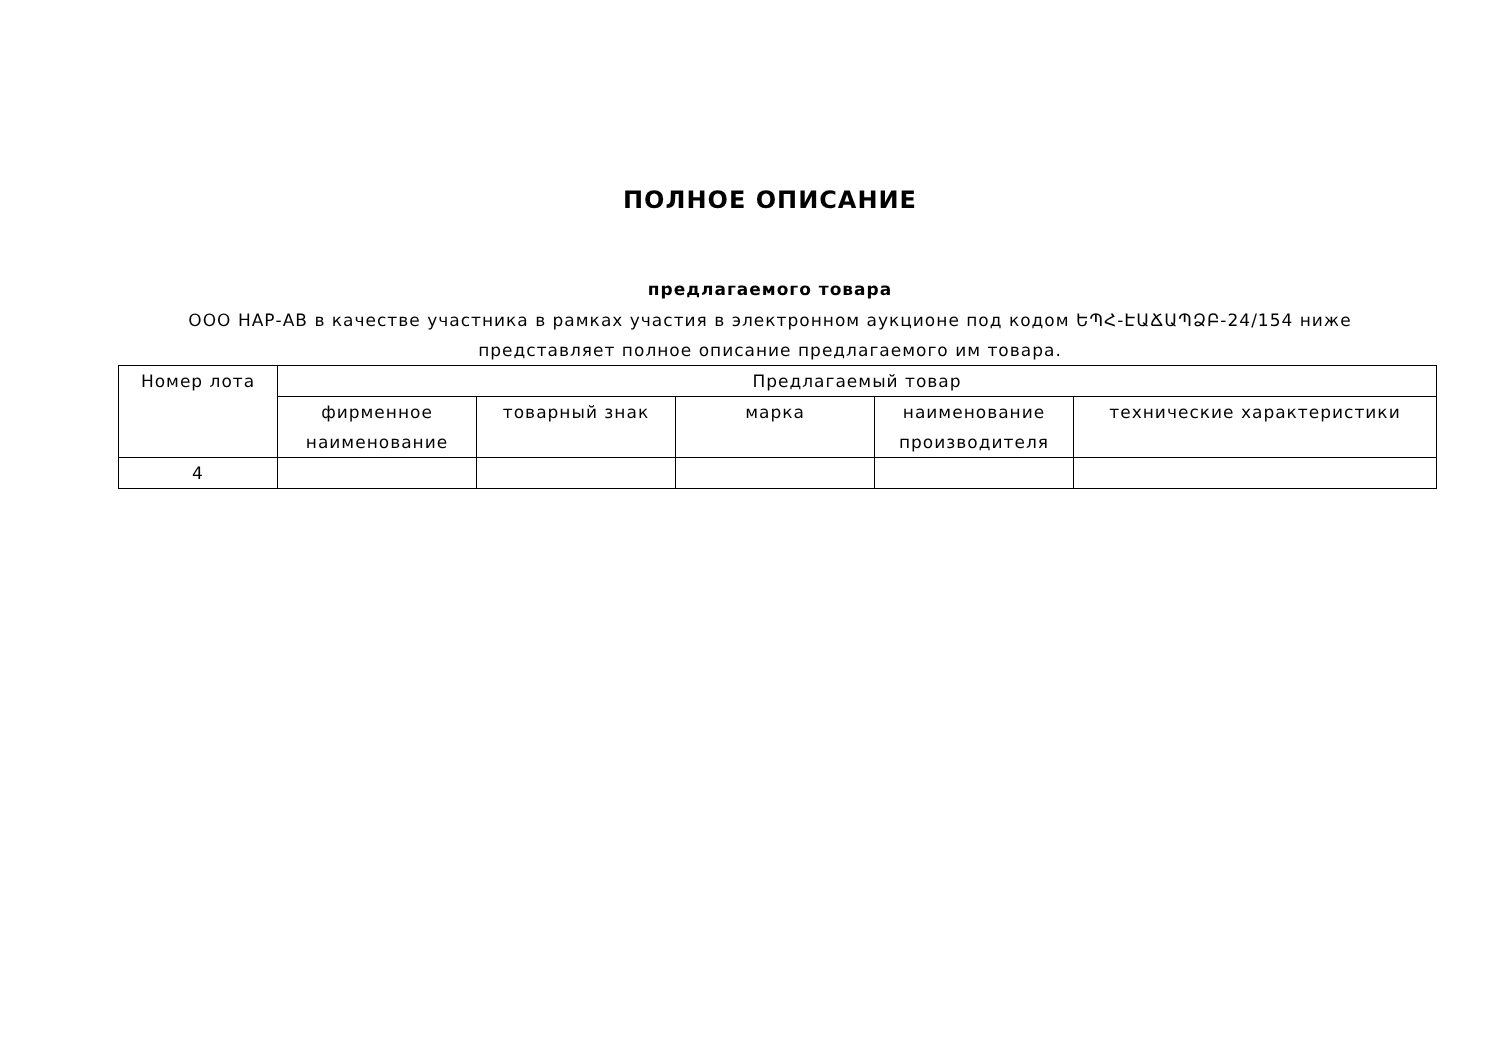ПОЛНОЕ ОПИСАНИЕ
предлагаемого товара
ООО НАР-АВ в качестве участника в рамках участия в электронном аукционе под кодом ԵՊՀ-ԷԱՃԱՊՁԲ-24/154 ниже представляет полное описание предлагаемого им товара.
| Номер лота | Предлагаемый товар | | | | |
| --- | --- | --- | --- | --- | --- |
| | фирменное наименование | товарный знак | марка | наименование производителя | технические характеристики |
| 4 | | | | | |